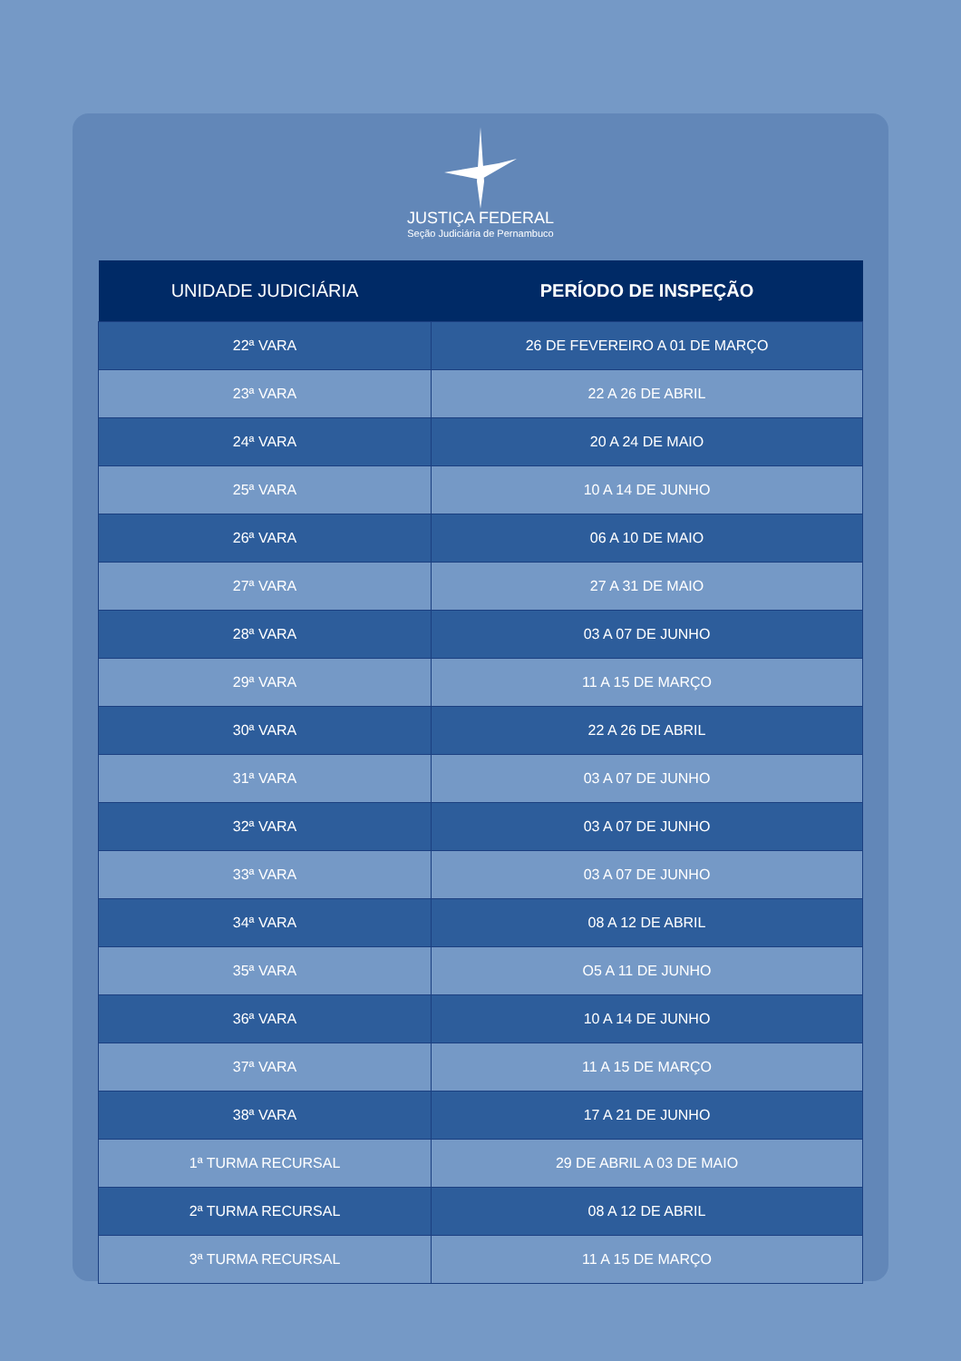JUSTIÇA FEDERAL
Seção Judiciária de Pernambuco
| UNIDADE JUDICIÁRIA | PERÍODO DE INSPEÇÃO |
| --- | --- |
| 22ª VARA | 26 DE FEVEREIRO A 01 DE MARÇO |
| 23ª VARA | 22 A 26 DE ABRIL |
| 24ª VARA | 20 A 24 DE MAIO |
| 25ª VARA | 10 A 14 DE JUNHO |
| 26ª VARA | 06 A 10 DE MAIO |
| 27ª VARA | 27 A 31 DE MAIO |
| 28ª VARA | 03 A 07 DE JUNHO |
| 29ª VARA | 11 A 15 DE MARÇO |
| 30ª VARA | 22 A 26 DE ABRIL |
| 31ª VARA | 03 A 07 DE JUNHO |
| 32ª VARA | 03 A 07 DE JUNHO |
| 33ª VARA | 03 A 07 DE JUNHO |
| 34ª VARA | 08 A 12 DE ABRIL |
| 35ª VARA | O5 A 11 DE JUNHO |
| 36ª VARA | 10 A 14 DE JUNHO |
| 37ª VARA | 11 A 15 DE MARÇO |
| 38ª VARA | 17 A 21 DE JUNHO |
| 1ª TURMA RECURSAL | 29 DE ABRIL A 03 DE MAIO |
| 2ª TURMA RECURSAL | 08 A 12 DE ABRIL |
| 3ª TURMA RECURSAL | 11 A 15 DE MARÇO |